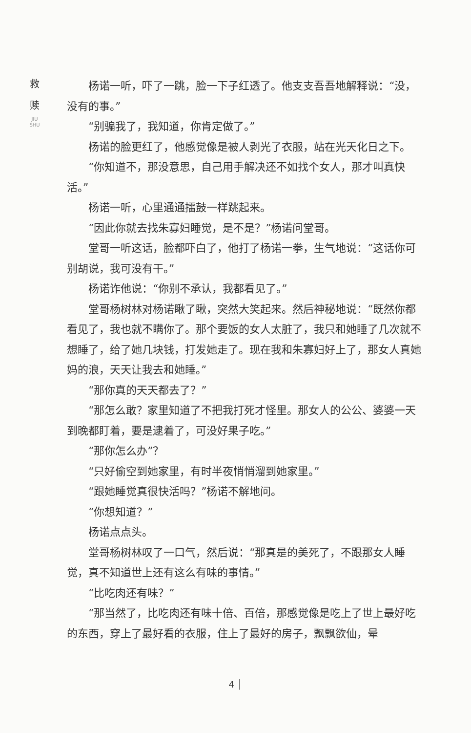救
赎
JIU SHU
杨诺一听，吓了一跳，脸一下子红透了。他支支吾吾地解释说：“没，没有的事。”
“别骗我了，我知道，你肯定做了。”
杨诺的脸更红了，他感觉像是被人剥光了衣服，站在光天化日之下。
“你知道不，那没意思，自己用手解决还不如找个女人，那才叫真快活。”
杨诺一听，心里通通擂鼓一样跳起来。
“因此你就去找朱寡妇睡觉，是不是？”杨诺问堂哥。
堂哥一听这话，脸都吓白了，他打了杨诺一拳，生气地说：“这话你可别胡说，我可没有干。”
杨诺诈他说：“你别不承认，我都看见了。”
堂哥杨树林对杨诺瞅了瞅，突然大笑起来。然后神秘地说：“既然你都看见了，我也就不瞒你了。那个要饭的女人太脏了，我只和她睡了几次就不想睡了，给了她几块钱，打发她走了。现在我和朱寡妇好上了，那女人真她妈的浪，天天让我去和她睡。”
“那你真的天天都去了？”
“那怎么敢？家里知道了不把我打死才怪里。那女人的公公、婆婆一天到晚都盯着，要是逮着了，可没好果子吃。”
“那你怎么办”？
“只好偷空到她家里，有时半夜悄悄溜到她家里。”
“跟她睡觉真很快活吗？”杨诺不解地问。
“你想知道？”
杨诺点点头。
堂哥杨树林叹了一口气，然后说：“那真是的美死了，不跟那女人睡觉，真不知道世上还有这么有味的事情。”
“比吃肉还有味？”
“那当然了，比吃肉还有味十倍、百倍，那感觉像是吃上了世上最好吃的东西，穿上了最好看的衣服，住上了最好的房子，飘飘欲仙，晕
4 │